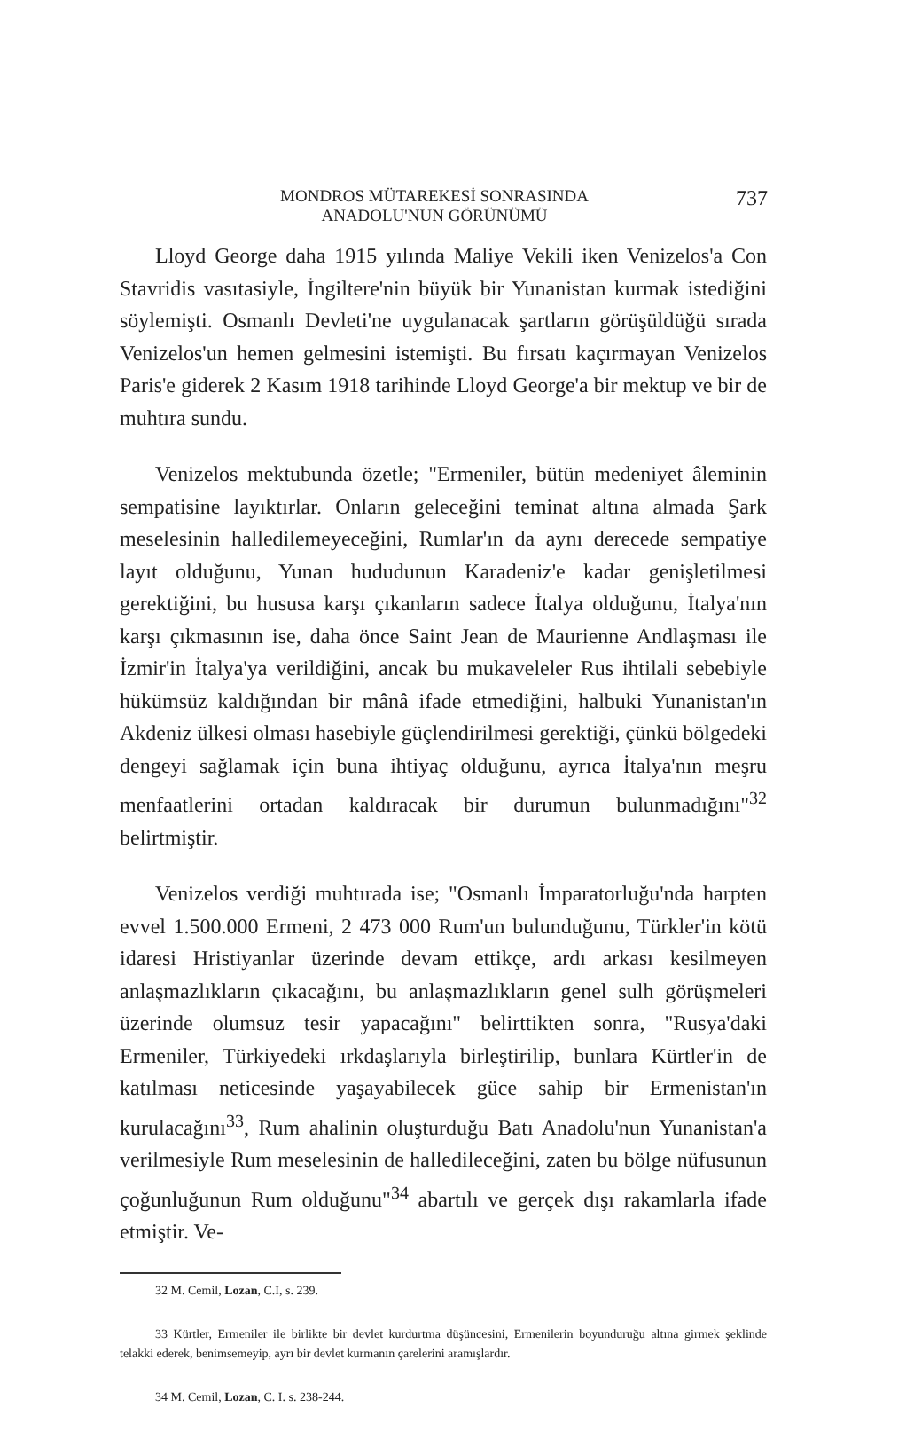MONDROS MÜTAREKESİ SONRASINDA
ANADOLU'NUN GÖRÜNÜMÜ
737
Lloyd George daha 1915 yılında Maliye Vekili iken Venizelos'a Con Stavridis vasıtasiyle, İngiltere'nin büyük bir Yunanistan kurmak istediğini söylemişti. Osmanlı Devleti'ne uygulanacak şartların görüşüldüğü sırada Venizelos'un hemen gelmesini istemişti. Bu fırsatı kaçırmayan Venizelos Paris'e giderek 2 Kasım 1918 tarihinde Lloyd George'a bir mektup ve bir de muhtıra sundu.
Venizelos mektubunda özetle; "Ermeniler, bütün medeniyet âleminin sempatisine layıktırlar. Onların geleceğini teminat altına almada Şark meselesinin halledilemeyeceğini, Rumlar'ın da aynı derecede sempatiye layıt olduğunu, Yunan hududunun Karadeniz'e kadar genişletilmesi gerektiğini, bu hususa karşı çıkanların sadece İtalya olduğunu, İtalya'nın karşı çıkmasının ise, daha önce Saint Jean de Maurienne Andlaşması ile İzmir'in İtalya'ya verildiğini, ancak bu mukaveleler Rus ihtilali sebebiyle hükümsüz kaldığından bir mânâ ifade etmediğini, halbuki Yunanistan'ın Akdeniz ülkesi olması hasebiyle güçlendirilmesi gerektiği, çünkü bölgedeki dengeyi sağlamak için buna ihtiyaç olduğunu, ayrıca İtalya'nın meşru menfaatlerini ortadan kaldıracak bir durumun bulunmadığını"<sup>32</sup> belirtmiştir.
Venizelos verdiği muhtırada ise; "Osmanlı İmparatorluğu'nda harpten evvel 1.500.000 Ermeni, 2 473 000 Rum'un bulunduğunu, Türkler'in kötü idaresi Hristiyanlar üzerinde devam ettikçe, ardı arkası kesilmeyen anlaşmazlıkların çıkacağını, bu anlaşmazlıkların genel sulh görüşmeleri üzerinde olumsuz tesir yapacağını" belirttikten sonra, "Rusya'daki Ermeniler, Türkiyedeki ırkdaşlarıyla birleştirilip, bunlara Kürtler'in de katılması neticesinde yaşayabilecek güce sahip bir Ermenistan'ın kurulacağını<sup>33</sup>, Rum ahalinin oluşturduğu Batı Anadolu'nun Yunanistan'a verilmesiyle Rum meselesinin de halledileceğini, zaten bu bölge nüfusunun çoğunluğunun Rum olduğunu"<sup>34</sup> abartılı ve gerçek dışı rakamlarla ifade etmiştir. Ve-
32 M. Cemil, Lozan, C.I, s. 239.
33 Kürtler, Ermeniler ile birlikte bir devlet kurdurtma düşüncesini, Ermenilerin boyunduruğu altına girmek şeklinde telakki ederek, benimsemeyip, ayrı bir devlet kurmanın çarelerini aramışlardır.
34 M. Cemil, Lozan, C. I. s. 238-244.